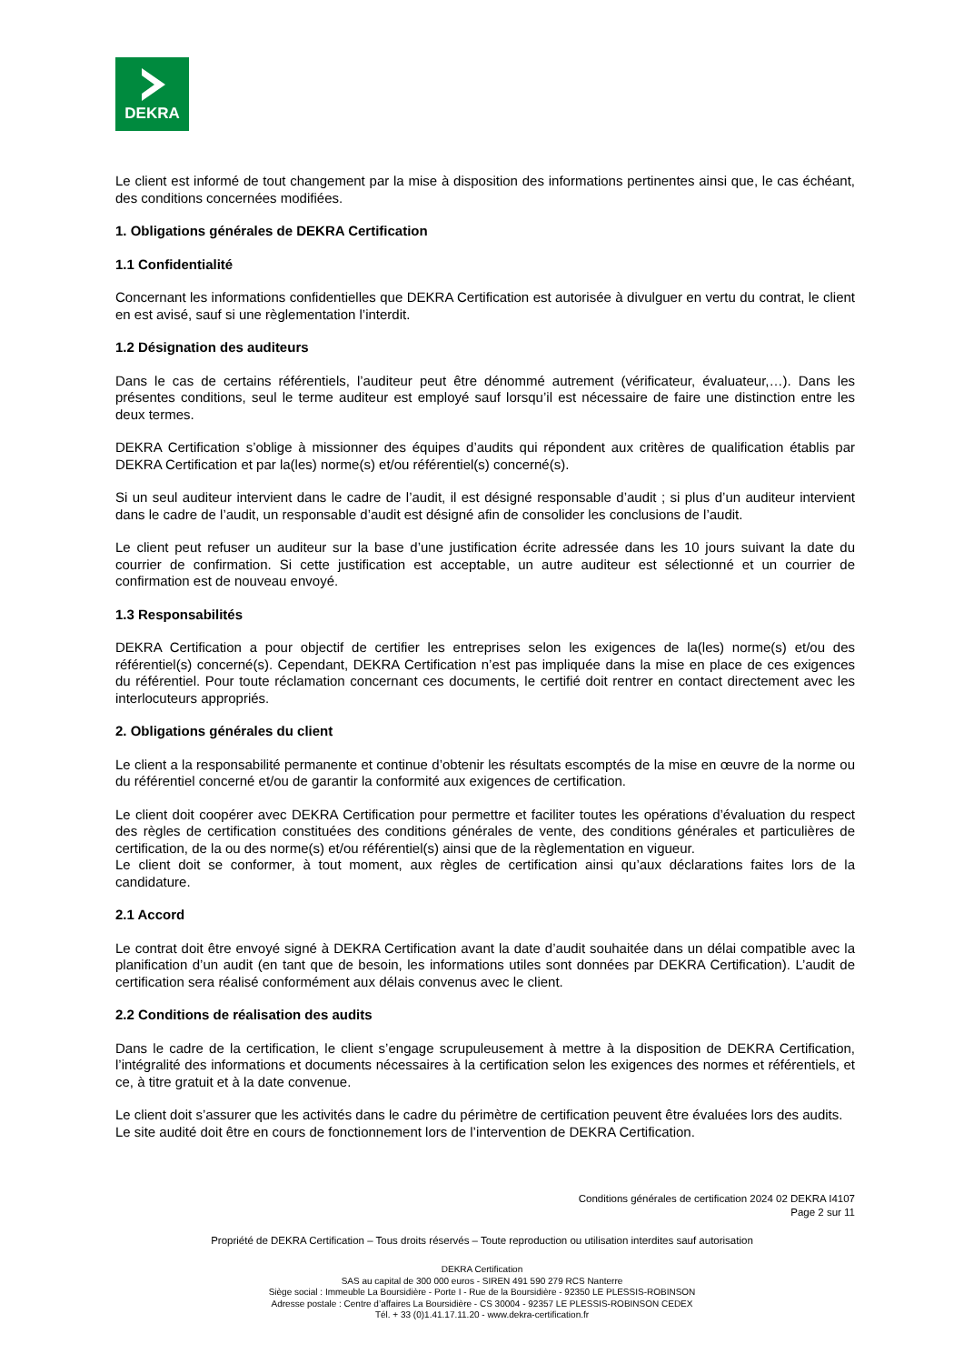DEKRA
Le client est informé de tout changement par la mise à disposition des informations pertinentes ainsi que, le cas échéant, des conditions concernées modifiées.
1. Obligations générales de DEKRA Certification
1.1 Confidentialité
Concernant les informations confidentielles que DEKRA Certification est autorisée à divulguer en vertu du contrat, le client en est avisé, sauf si une règlementation l’interdit.
1.2 Désignation des auditeurs
Dans le cas de certains référentiels, l’auditeur peut être dénommé autrement (vérificateur, évaluateur,…). Dans les présentes conditions, seul le terme auditeur est employé sauf lorsqu’il est nécessaire de faire une distinction entre les deux termes.
DEKRA Certification s’oblige à missionner des équipes d’audits qui répondent aux critères de qualification établis par DEKRA Certification et par la(les) norme(s) et/ou référentiel(s) concerné(s).
Si un seul auditeur intervient dans le cadre de l’audit, il est désigné responsable d’audit ; si plus d’un auditeur intervient dans le cadre de l’audit, un responsable d’audit est désigné afin de consolider les conclusions de l’audit.
Le client peut refuser un auditeur sur la base d’une justification écrite adressée dans les 10 jours suivant la date du courrier de confirmation. Si cette justification est acceptable, un autre auditeur est sélectionné et un courrier de confirmation est de nouveau envoyé.
1.3 Responsabilités
DEKRA Certification a pour objectif de certifier les entreprises selon les exigences de la(les) norme(s) et/ou des référentiel(s) concerné(s). Cependant, DEKRA Certification n’est pas impliquée dans la mise en place de ces exigences du référentiel. Pour toute réclamation concernant ces documents, le certifié doit rentrer en contact directement avec les interlocuteurs appropriés.
2. Obligations générales du client
Le client a la responsabilité permanente et continue d’obtenir les résultats escomptés de la mise en œuvre de la norme ou du référentiel concerné et/ou de garantir la conformité aux exigences de certification.
Le client doit coopérer avec DEKRA Certification pour permettre et faciliter toutes les opérations d’évaluation du respect des règles de certification constituées des conditions générales de vente, des conditions générales et particulières de certification, de la ou des norme(s) et/ou référentiel(s) ainsi que de la règlementation en vigueur.
Le client doit se conformer, à tout moment, aux règles de certification ainsi qu’aux déclarations faites lors de la candidature.
2.1 Accord
Le contrat doit être envoyé signé à DEKRA Certification avant la date d’audit souhaitée dans un délai compatible avec la planification d’un audit (en tant que de besoin, les informations utiles sont données par DEKRA Certification). L’audit de certification sera réalisé conformément aux délais convenus avec le client.
2.2 Conditions de réalisation des audits
Dans le cadre de la certification, le client s’engage scrupuleusement à mettre à la disposition de DEKRA Certification, l’intégralité des informations et documents nécessaires à la certification selon les exigences des normes et référentiels, et ce, à titre gratuit et à la date convenue.
Le client doit s’assurer que les activités dans le cadre du périmètre de certification peuvent être évaluées lors des audits.
Le site audité doit être en cours de fonctionnement lors de l’intervention de DEKRA Certification.
Conditions générales de certification 2024 02 DEKRA I4107
Page 2 sur 11
Propriété de DEKRA Certification – Tous droits réservés – Toute reproduction ou utilisation interdites sauf autorisation
DEKRA Certification
SAS au capital de 300 000 euros - SIREN 491 590 279 RCS Nanterre
Siège social : Immeuble La Boursidière - Porte I - Rue de la Boursidière - 92350 LE PLESSIS-ROBINSON
Adresse postale : Centre d’affaires La Boursidière - CS 30004 - 92357 LE PLESSIS-ROBINSON CEDEX
Tél. + 33 (0)1.41.17.11.20 - www.dekra-certification.fr